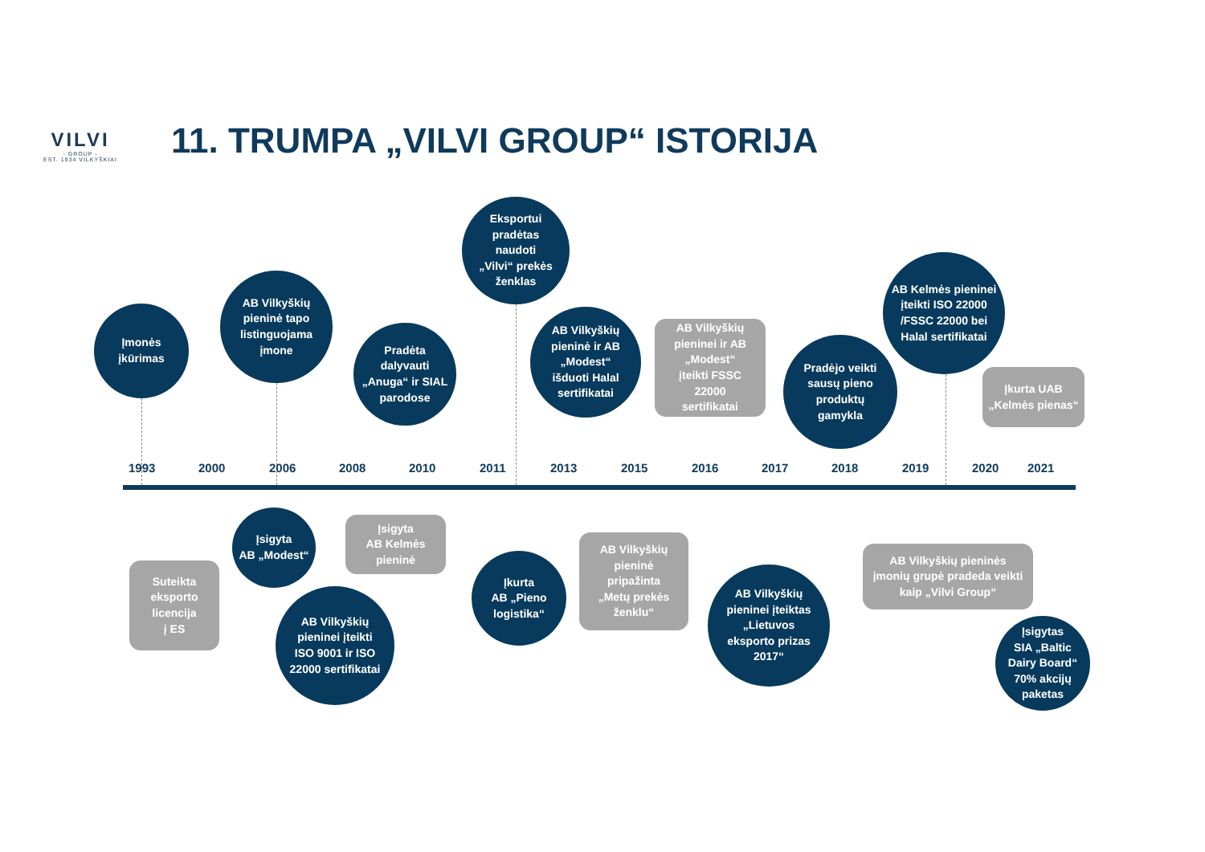VILVI
- GROUP -
EST. 1934 VILKYŠKIAI
11. TRUMPA „VILVI GROUP“ ISTORIJA
Įmonės
įkūrimas
AB Vilkyškių
pieninė tapo
listinguojama
įmone
Pradėta
dalyvauti
„Anuga“ ir SIAL
parodose
Eksportui
pradėtas
naudoti
„Vilvi“ prekės
ženklas
AB Vilkyškių
pieninė ir AB
„Modest“
išduoti Halal
sertifikatai
AB Vilkyškių
pieninei ir AB
„Modest“
įteikti FSSC
22000
sertifikatai
Pradėjo veikti
sausų pieno
produktų
gamykla
AB Kelmės pieninei
įteikti ISO 22000
/FSSC 22000 bei
Halal sertifikatai
Įkurta UAB
„Kelmės pienas“
1993 2000 2006 2008 2010 2011 2013 2015 2016 2017 2018 2019 2020 2021
Suteikta
eksporto
licencija
į ES
Įsigyta
AB „Modest“
AB Vilkyškių
pieninei įteikti
ISO 9001 ir ISO
22000 sertifikatai
Įsigyta
AB Kelmės
pieninė
Įkurta
AB „Pieno
logistika“
AB Vilkyškių
pieninė
pripažinta
„Metų prekės
ženklu“
AB Vilkyškių
pieninei įteiktas
„Lietuvos
eksporto prizas
2017“
AB Vilkyškių pieninės
įmonių grupė pradeda veikti
kaip „Vilvi Group“
Įsigytas
SIA „Baltic
Dairy Board“
70% akcijų
paketas